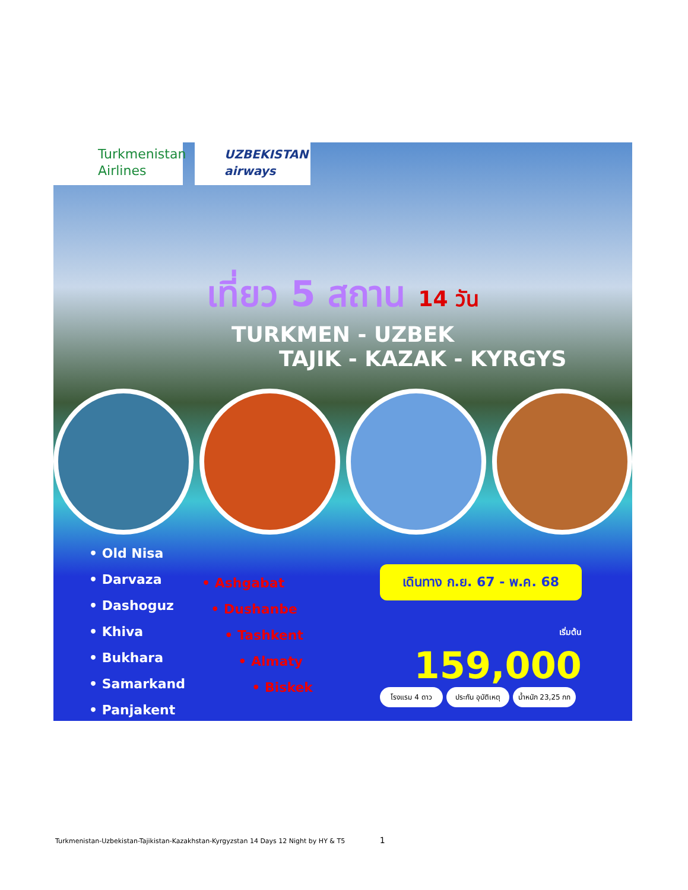Turkmenistan
Airlines
UZBEKISTAN
airways
เที่ยว 5 สถาน 14 วัน
TURKMEN - UZBEK
TAJIK - KAZAK - KYRGYS
• Old Nisa
• Darvaza
• Dashoguz
• Khiva
• Bukhara
• Samarkand
• Panjakent
• Ashgabat
• Dushanbe
• Tashkent
• Almaty
• Biskek
เดินทาง ก.ย. 67 - พ.ค. 68
เริ่มต้น 159,000
โรงแรม 4 ดาว ประกัน อุบัติเหตุ
น้ำหนัก 23,25 กก
Turkmenistan-Uzbekistan-Tajikistan-Kazakhstan-Kyrgyzstan 14 Days 12 Night by HY & T5 1